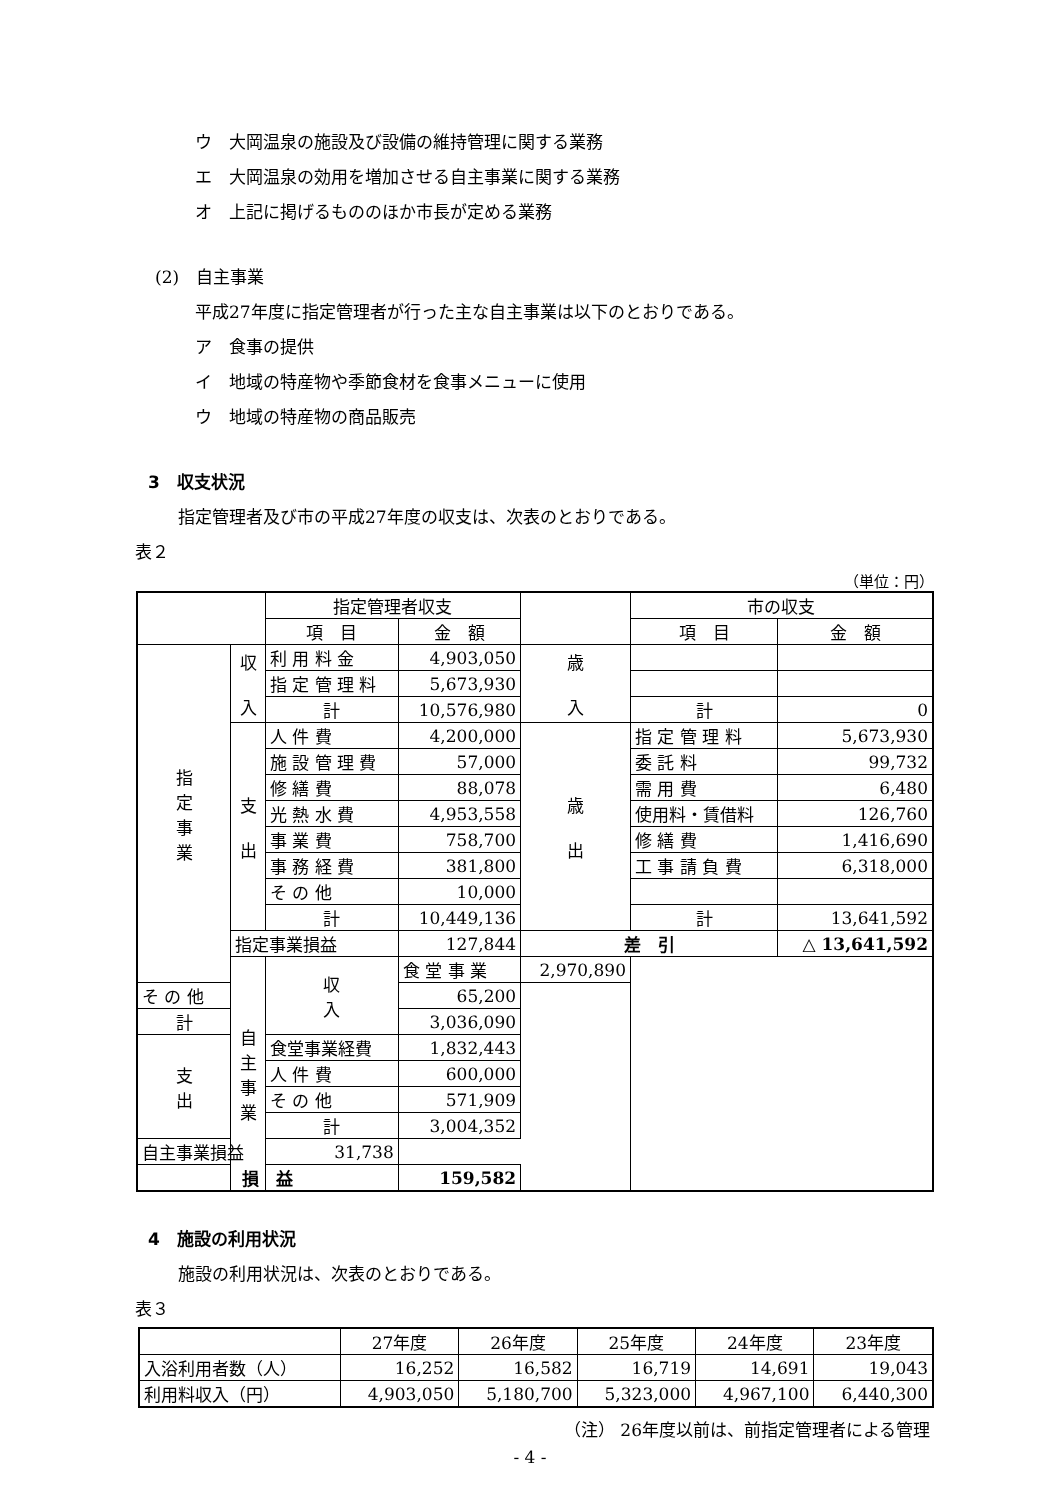ウ　大岡温泉の施設及び設備の維持管理に関する業務
エ　大岡温泉の効用を増加させる自主事業に関する業務
オ　上記に掲げるもののほか市長が定める業務
(2)　自主事業
平成27年度に指定管理者が行った主な自主事業は以下のとおりである。
ア　食事の提供
イ　地域の特産物や季節食材を食事メニューに使用
ウ　地域の特産物の商品販売
3　収支状況
指定管理者及び市の平成27年度の収支は、次表のとおりである。
表２
（単位：円）
| | | 指定管理者収支 | | | 市の収支 | |
| | | 項 目 | 金 額 | | 項 目 | 金 額 |
| 指 定 事 業 | 収 入 | 利 用 料 金 | 4,903,050 | 歳 入 | | |
| | | 指 定 管 理 料 | 5,673,930 | | | |
| | | 計 | 10,576,980 | | 計 | 0 |
| | 支 出 | 人 件 費 | 4,200,000 | 歳 出 | 指 定 管 理 料 | 5,673,930 |
| | | 施 設 管 理 費 | 57,000 | | 委 託 料 | 99,732 |
| | | 修 繕 費 | 88,078 | | 需 用 費 | 6,480 |
| | | 光 熱 水 費 | 4,953,558 | | 使用料・賃借料 | 126,760 |
| | | 事 業 費 | 758,700 | | 修 繕 費 | 1,416,690 |
| | | 事 務 経 費 | 381,800 | | 工 事 請 負 費 | 6,318,000 |
| | | そ の 他 | 10,000 | | | |
| | | 計 | 10,449,136 | | 計 | 13,641,592 |
| | 指定事業損益 | | 127,844 | 差 引 | | △ 13,641,592 |
| | 自 主 事 業 | 収 入 | 食 堂 事 業 | 2,970,890 | | |
| そ の 他 | | | 65,200 | | | |
| 計 | | | 3,036,090 | | | |
| 支 出 | | 食堂事業経費 | 1,832,443 | | | |
| | | 人 件 費 | 600,000 | | | |
| | | そ の 他 | 571,909 | | | |
| | | 計 | 3,004,352 | | | |
| 自主事業損益 | | 31,738 | | | | |
| 損 益 | | | 159,582 | | | |
4　施設の利用状況
施設の利用状況は、次表のとおりである。
表３
| | 27年度 | 26年度 | 25年度 | 24年度 | 23年度 |
| 入浴利用者数（人） | 16,252 | 16,582 | 16,719 | 14,691 | 19,043 |
| 利用料収入（円） | 4,903,050 | 5,180,700 | 5,323,000 | 4,967,100 | 6,440,300 |
（注） 26年度以前は、前指定管理者による管理
- 4 -